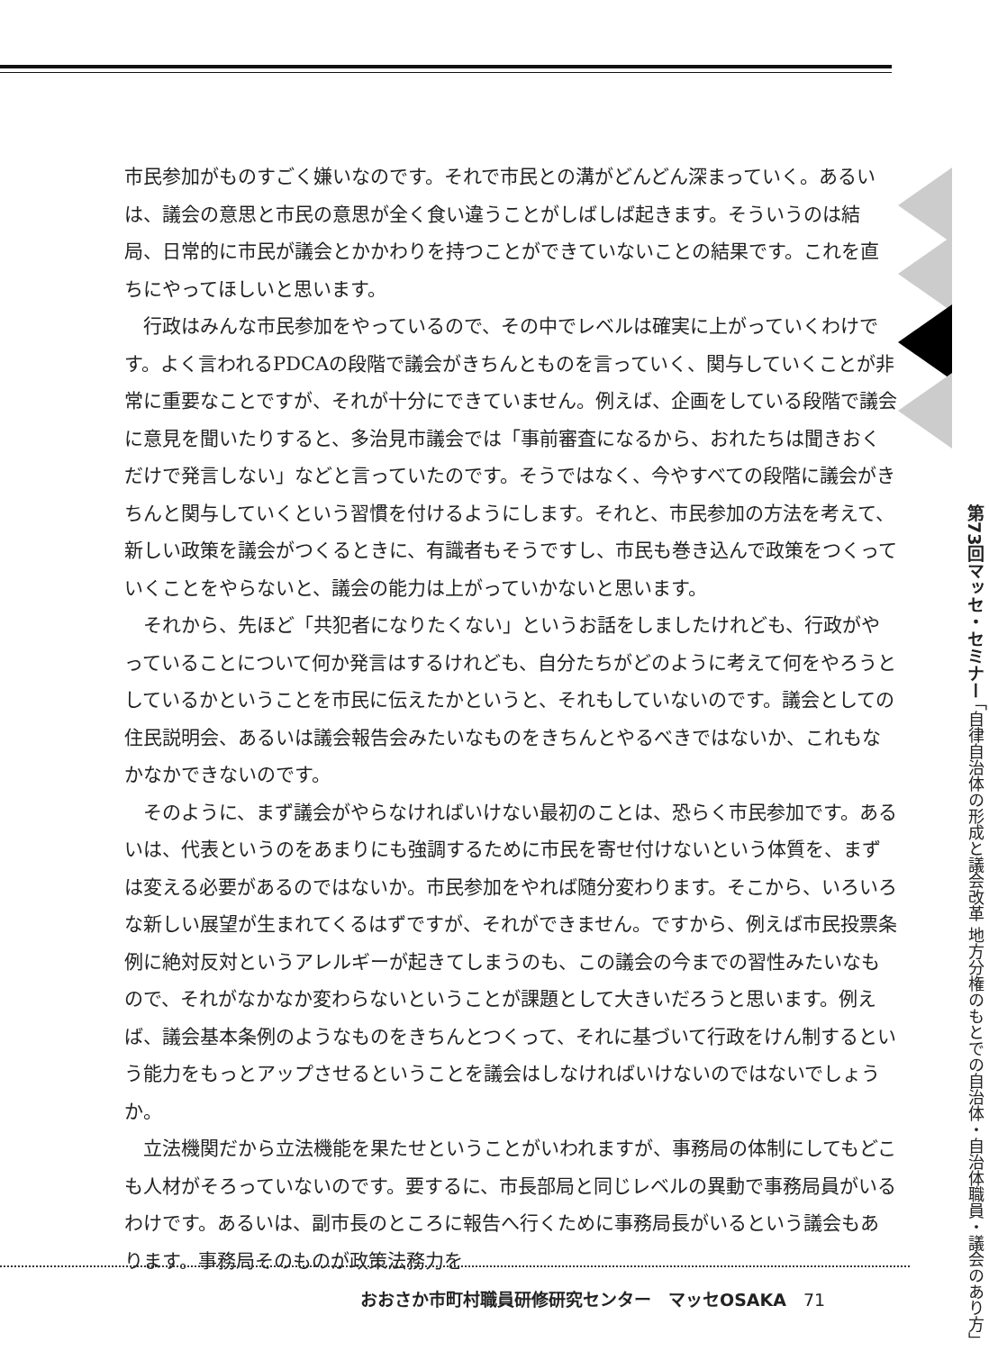市民参加がものすごく嫌いなのです。それで市民との溝がどんどん深まっていく。あるいは、議会の意思と市民の意思が全く食い違うことがしばしば起きます。そういうのは結局、日常的に市民が議会とかかわりを持つことができていないことの結果です。これを直ちにやってほしいと思います。
行政はみんな市民参加をやっているので、その中でレベルは確実に上がっていくわけです。よく言われるPDCAの段階で議会がきちんとものを言っていく、関与していくことが非常に重要なことですが、それが十分にできていません。例えば、企画をしている段階で議会に意見を聞いたりすると、多治見市議会では「事前審査になるから、おれたちは聞きおくだけで発言しない」などと言っていたのです。そうではなく、今やすべての段階に議会がきちんと関与していくという習慣を付けるようにします。それと、市民参加の方法を考えて、新しい政策を議会がつくるときに、有識者もそうですし、市民も巻き込んで政策をつくっていくことをやらないと、議会の能力は上がっていかないと思います。
それから、先ほど「共犯者になりたくない」というお話をしましたけれども、行政がやっていることについて何か発言はするけれども、自分たちがどのように考えて何をやろうとしているかということを市民に伝えたかというと、それもしていないのです。議会としての住民説明会、あるいは議会報告会みたいなものをきちんとやるべきではないか、これもなかなかできないのです。
そのように、まず議会がやらなければいけない最初のことは、恐らく市民参加です。あるいは、代表というのをあまりにも強調するために市民を寄せ付けないという体質を、まずは変える必要があるのではないか。市民参加をやれば随分変わります。そこから、いろいろな新しい展望が生まれてくるはずですが、それができません。ですから、例えば市民投票条例に絶対反対というアレルギーが起きてしまうのも、この議会の今までの習性みたいなもので、それがなかなか変わらないということが課題として大きいだろうと思います。例えば、議会基本条例のようなものをきちんとつくって、それに基づいて行政をけん制するという能力をもっとアップさせるということを議会はしなければいけないのではないでしょうか。
立法機関だから立法機能を果たせということがいわれますが、事務局の体制にしてもどこも人材がそろっていないのです。要するに、市長部局と同じレベルの異動で事務局員がいるわけです。あるいは、副市長のところに報告へ行くために事務局長がいるという議会もあります。事務局そのものが政策法務力を
第73回マッセ・セミナー 「自律自治体の形成と議会改革 地方分権のもとでの自治体・自治体職員・議会のあり方」
おおさか市町村職員研修研究センター　マッセOSAKA　71